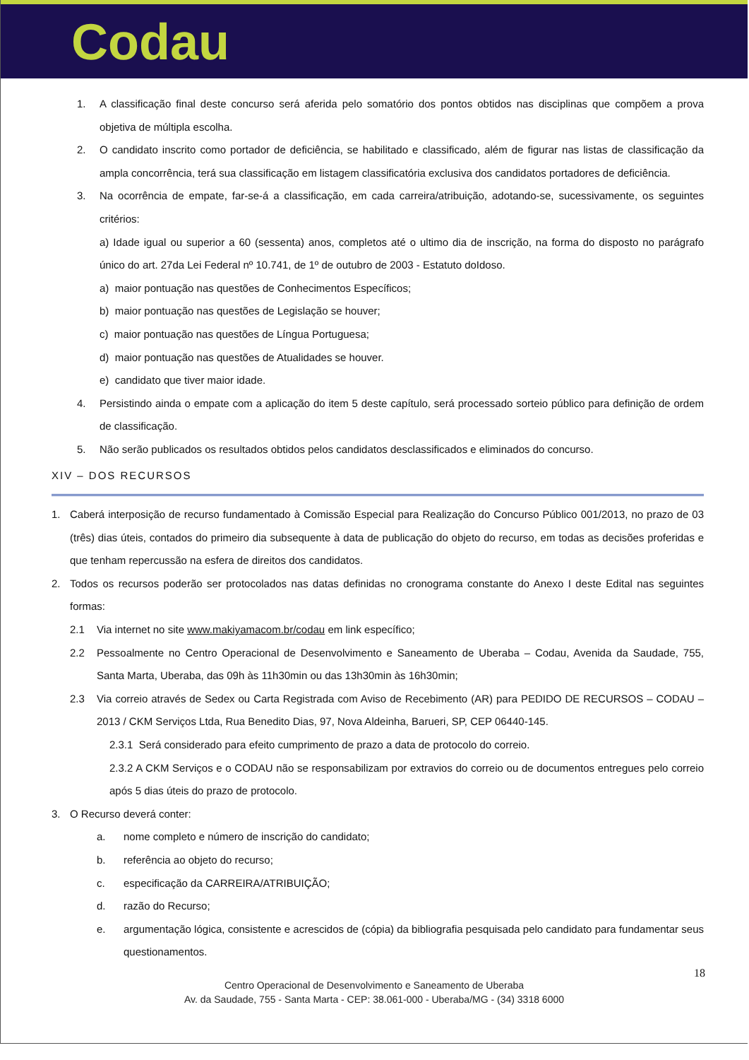Codau
1. A classificação final deste concurso será aferida pelo somatório dos pontos obtidos nas disciplinas que compõem a prova objetiva de múltipla escolha.
2. O candidato inscrito como portador de deficiência, se habilitado e classificado, além de figurar nas listas de classificação da ampla concorrência, terá sua classificação em listagem classificatória exclusiva dos candidatos portadores de deficiência.
3. Na ocorrência de empate, far-se-á a classificação, em cada carreira/atribuição, adotando-se, sucessivamente, os seguintes critérios:
a) Idade igual ou superior a 60 (sessenta) anos, completos até o ultimo dia de inscrição, na forma do disposto no parágrafo único do art. 27da Lei Federal nº 10.741, de 1º de outubro de 2003 - Estatuto doIdoso.
a) maior pontuação nas questões de Conhecimentos Específicos;
b) maior pontuação nas questões de Legislação se houver;
c) maior pontuação nas questões de Língua Portuguesa;
d) maior pontuação nas questões de Atualidades se houver.
e) candidato que tiver maior idade.
4. Persistindo ainda o empate com a aplicação do item 5 deste capítulo, será processado sorteio público para definição de ordem de classificação.
5. Não serão publicados os resultados obtidos pelos candidatos desclassificados e eliminados do concurso.
XIV – DOS RECURSOS
1. Caberá interposição de recurso fundamentado à Comissão Especial para Realização do Concurso Público 001/2013, no prazo de 03 (três) dias úteis, contados do primeiro dia subsequente à data de publicação do objeto do recurso, em todas as decisões proferidas e que tenham repercussão na esfera de direitos dos candidatos.
2. Todos os recursos poderão ser protocolados nas datas definidas no cronograma constante do Anexo I deste Edital nas seguintes formas:
2.1 Via internet no site www.makiyamacom.br/codau em link específico;
2.2 Pessoalmente no Centro Operacional de Desenvolvimento e Saneamento de Uberaba – Codau, Avenida da Saudade, 755, Santa Marta, Uberaba, das 09h às 11h30min ou das 13h30min às 16h30min;
2.3 Via correio através de Sedex ou Carta Registrada com Aviso de Recebimento (AR) para PEDIDO DE RECURSOS – CODAU – 2013 / CKM Serviços Ltda, Rua Benedito Dias, 97, Nova Aldeinha, Barueri, SP, CEP 06440-145.
2.3.1 Será considerado para efeito cumprimento de prazo a data de protocolo do correio.
2.3.2 A CKM Serviços e o CODAU não se responsabilizam por extravios do correio ou de documentos entregues pelo correio após 5 dias úteis do prazo de protocolo.
3. O Recurso deverá conter:
a. nome completo e número de inscrição do candidato;
b. referência ao objeto do recurso;
c. especificação da CARREIRA/ATRIBUIÇÃO;
d. razão do Recurso;
e. argumentação lógica, consistente e acrescidos de (cópia) da bibliografia pesquisada pelo candidato para fundamentar seus questionamentos.
18
Centro Operacional de Desenvolvimento e Saneamento de Uberaba
Av. da Saudade, 755 - Santa Marta - CEP: 38.061-000 - Uberaba/MG - (34) 3318 6000